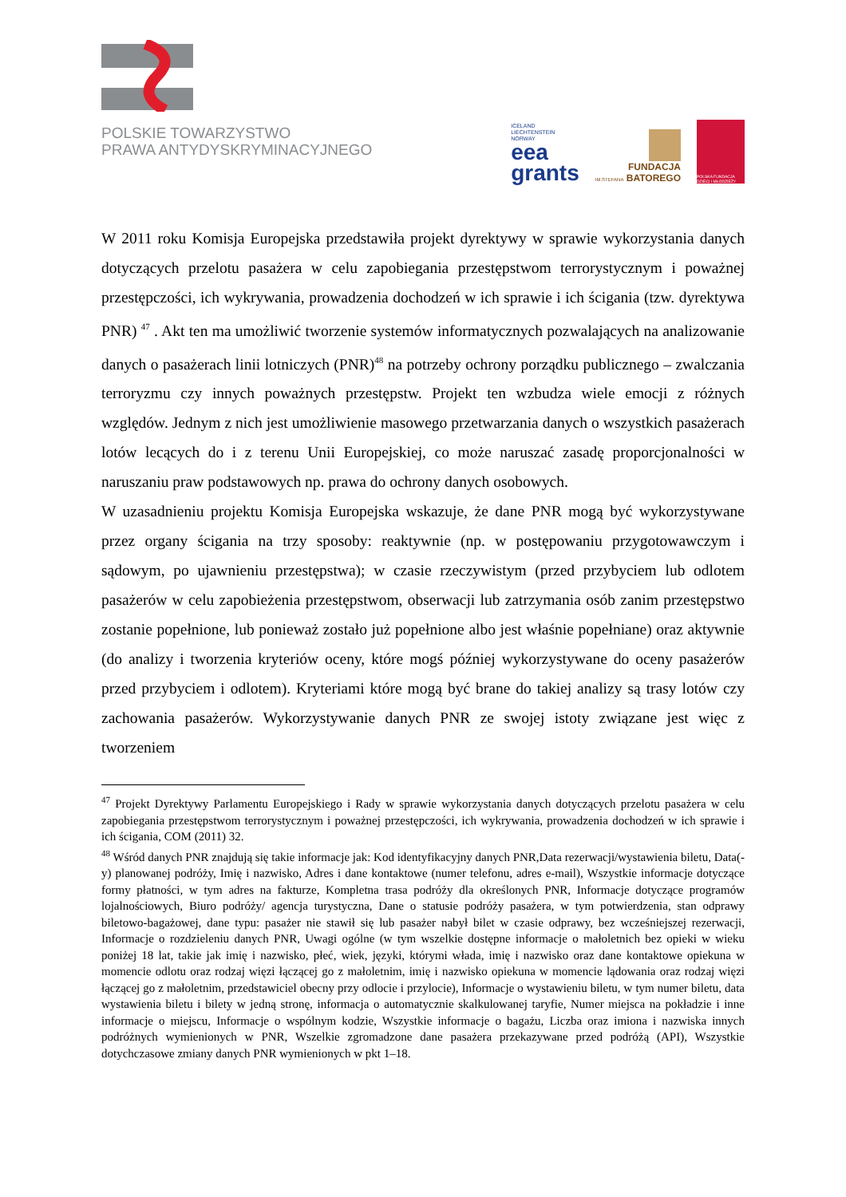POLSKIE TOWARZYSTWO
PRAWA ANTYDYSKRYMINACYJNEGO
ICELAND
LIECHTENSTEIN
NORWAY
eea
grants
FUNDACJA
IM.STEFANA BATOREGO
POLSKA FUNDACJA DZIECI I MŁODZIEŻY
W 2011 roku Komisja Europejska przedstawiła projekt dyrektywy w sprawie wykorzystania danych dotyczących przelotu pasażera w celu zapobiegania przestępstwom terrorystycznym i poważnej przestępczości, ich wykrywania, prowadzenia dochodzeń w ich sprawie i ich ścigania (tzw. dyrektywa PNR) <sup>47</sup> . Akt ten ma umożliwić tworzenie systemów informatycznych pozwalających na analizowanie danych o pasażerach linii lotniczych (PNR)<sup>48</sup> na potrzeby ochrony porządku publicznego – zwalczania terroryzmu czy innych poważnych przestępstw. Projekt ten wzbudza wiele emocji z różnych względów. Jednym z nich jest umożliwienie masowego przetwarzania danych o wszystkich pasażerach lotów lecących do i z terenu Unii Europejskiej, co może naruszać zasadę proporcjonalności w naruszaniu praw podstawowych np. prawa do ochrony danych osobowych.
W uzasadnieniu projektu Komisja Europejska wskazuje, że dane PNR mogą być wykorzystywane przez organy ścigania na trzy sposoby: reaktywnie (np. w postępowaniu przygotowawczym i sądowym, po ujawnieniu przestępstwa); w czasie rzeczywistym (przed przybyciem lub odlotem pasażerów w celu zapobieżenia przestępstwom, obserwacji lub zatrzymania osób zanim przestępstwo zostanie popełnione, lub ponieważ zostało już popełnione albo jest właśnie popełniane) oraz aktywnie (do analizy i tworzenia kryteriów oceny, które mogś później wykorzystywane do oceny pasażerów przed przybyciem i odlotem). Kryteriami które mogą być brane do takiej analizy są trasy lotów czy zachowania pasażerów. Wykorzystywanie danych PNR ze swojej istoty związane jest więc z tworzeniem
<sup>47</sup> Projekt Dyrektywy Parlamentu Europejskiego i Rady w sprawie wykorzystania danych dotyczących przelotu pasażera w celu zapobiegania przestępstwom terrorystycznym i poważnej przestępczości, ich wykrywania, prowadzenia dochodzeń w ich sprawie i ich ścigania, COM (2011) 32.
<sup>48</sup> Wśród danych PNR znajdują się takie informacje jak: Kod identyfikacyjny danych PNR,Data rezerwacji/wystawienia biletu, Data(-y) planowanej podróży, Imię i nazwisko, Adres i dane kontaktowe (numer telefonu, adres e-mail), Wszystkie informacje dotyczące formy płatności, w tym adres na fakturze, Kompletna trasa podróży dla określonych PNR, Informacje dotyczące programów lojalnościowych, Biuro podróży/ agencja turystyczna, Dane o statusie podróży pasażera, w tym potwierdzenia, stan odprawy biletowo-bagażowej, dane typu: pasażer nie stawił się lub pasażer nabył bilet w czasie odprawy, bez wcześniejszej rezerwacji, Informacje o rozdzieleniu danych PNR, Uwagi ogólne (w tym wszelkie dostępne informacje o małoletnich bez opieki w wieku poniżej 18 lat, takie jak imię i nazwisko, płeć, wiek, języki, którymi włada, imię i nazwisko oraz dane kontaktowe opiekuna w momencie odlotu oraz rodzaj więzi łączącej go z małoletnim, imię i nazwisko opiekuna w momencie lądowania oraz rodzaj więzi łączącej go z małoletnim, przedstawiciel obecny przy odlocie i przylocie), Informacje o wystawieniu biletu, w tym numer biletu, data wystawienia biletu i bilety w jedną stronę, informacja o automatycznie skalkulowanej taryfie, Numer miejsca na pokładzie i inne informacje o miejscu, Informacje o wspólnym kodzie, Wszystkie informacje o bagażu, Liczba oraz imiona i nazwiska innych podróżnych wymienionych w PNR, Wszelkie zgromadzone dane pasażera przekazywane przed podróżą (API), Wszystkie dotychczasowe zmiany danych PNR wymienionych w pkt 1–18.